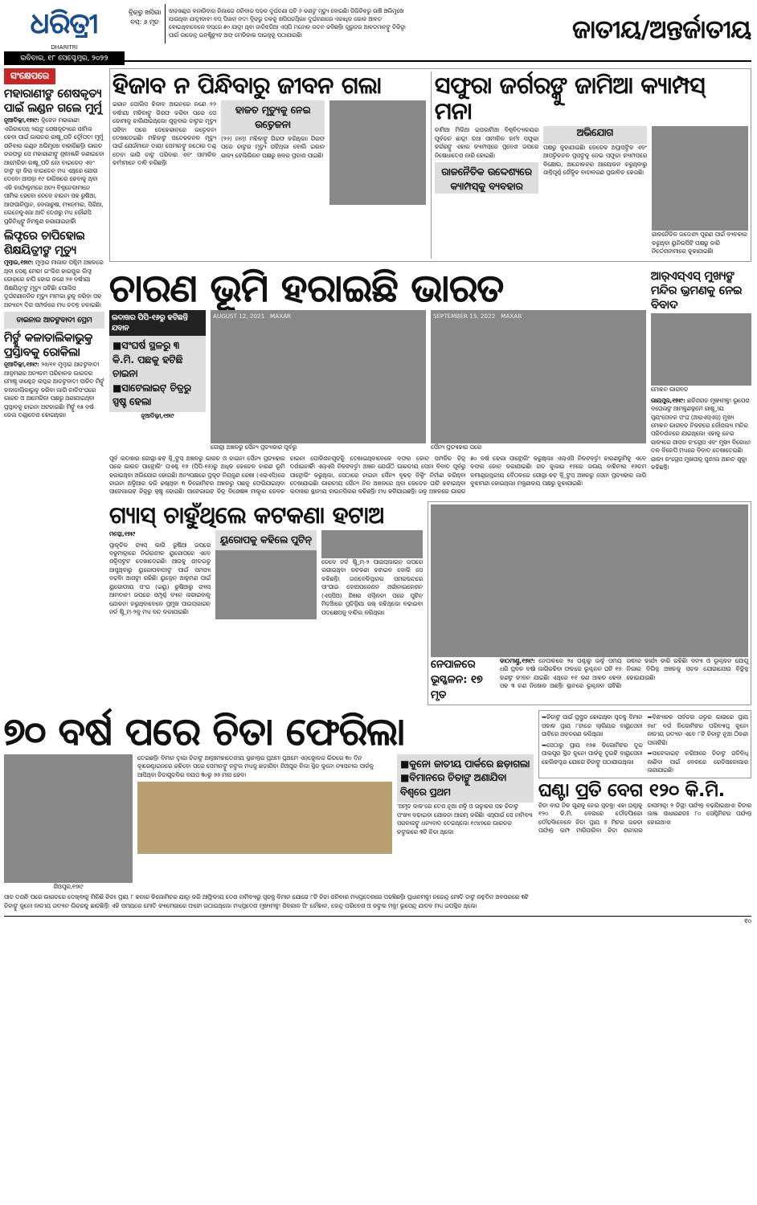ଧରିତ୍ରୀ
DHARITRI
ରବିବାର, ୧୮ ସେପ୍ଟେମ୍ବର, ୨୦୨୨
ବ୍ରିଜ୍‌ରୁ ଖସିଲା ବସ୍: ୬ ମୃତ
ଝାଡ଼ଖଣ୍ଡର ହଜାରିବାଗ୍ ଜିଲାରେ ଶନିବାର ସଡ଼କ ଦୁର୍ଘଟଣା ଘଟି ୬ ଜଣଙ୍କ ମୃତ୍ୟୁ ହୋଇଛି। ଗିରିଡିହରୁ ରାଞ୍ଚି ଅଭିମୁଖେ ଯାଉଥିବା ଯାତ୍ରୀବାହୀ ବସ୍ ସିୱାନ୍ ନଦୀ ବ୍ରିଜ୍‌ରୁ ତଳକୁ ଖସିପଡ଼ିଥିଲା। ଦୁର୍ଘଟଣାରେ ଏକାଧିକ ଲୋକ ଆହତ ହୋଇଥିବାବେଳେ ବସ୍‌ରେ ୫୦ ଯାତ୍ରୀ ଥିବା ଡାଡିଝରିଆ ଏସ୍‌ପି ମନୋଜ ରତନ କହିଛନ୍ତି। ଗୁରୁତର ଆହତମାନଙ୍କୁ ଚିକିତ୍ସା ପାଇଁ ରାଜେନ୍ଦ୍ର ଇନ୍‌ଷ୍ଟିଚ୍ୟୁଟ୍ ଅଫ୍ ମେଡିକାଲ ସାଇନ୍ସକୁ ପଠାଯାଇଛି।
ଜାତୀୟ/ଅନ୍ତର୍ଜାତୀୟ
ସଂକ୍ଷେପରେ
ମହାରାଣୀଙ୍କ ଶେଷକୃତ୍ୟ ପାଇଁ ଲଣ୍ଡନ ଗଲେ ମୁର୍ମୁ
ନୂଆଦିଲ୍ଲୀ,୧୭ା୯: ବ୍ରିଟେନ ମହାରାଣୀ ଏଲିଜାବେଥ୍ ୨ୟଙ୍କ ଶେଷକୃତ୍ୟରେ ସାମିଲ ହେବା ପାଇଁ ଭାରତର ରାଷ୍ଟ୍ରପତି ଦ୍ରୌପଦୀ ମୁର୍ମୁ ଶନିବାର ଲଣ୍ଡନ ଅଭିମୁଖେ ବାହାରିଛନ୍ତି। ଭାରତ ତରଫରୁ ସେ ମହାରାଣୀଙ୍କୁ ଶ୍ରଦ୍ଧାଞ୍ଜଳି ଜଣାଇବେ। ଆମେରିକା ରାଷ୍ଟ୍ରପତି ଜୋ ବାଇଡେନ୍ ଏବଂ ତାଙ୍କ ସ୍ତ୍ରୀ ଜିଲ୍ ବାଇଡେନ୍ ମଧ୍ୟ ଏଥିରେ ଯୋଗ ଦେବେ। ଆସନ୍ତା ୧୯ ତାରିଖରେ ହେବାକୁ ଥିବା ଏହି କାର୍ଯ୍ୟକ୍ରମରେ ଅନ୍ୟ ବିଶ୍ୱନେତାମାନେ ସାମିଲ ହେବେ। ତେବେ ଚାଇନା ସହ ରୁଷିଆ, ଆଫଗାନିସ୍ତାନ, ବେଲାରୁଷ, ମ୍ୟାନ୍‌ମାର, ସିରିଆ, ଭେନେଜୁଏଲା ଆଦି ଦେଶରୁ ମଧ୍ୟ କୌଣସି ପ୍ରତିନିଧିଙ୍କୁ ନିମନ୍ତ୍ରଣ କରାଯାଇନାହିଁ।
ଲିଫ୍ଟରେ ଚାପିହୋଇ ଶିକ୍ଷୟିତ୍ରୀଙ୍କ ମୃତ୍ୟୁ
ମୁମ୍ବାଇ,୧୭ା୯: ମୁମ୍ବାଇ ମାଲାଡ ପଶ୍ଚିମ ଅଞ୍ଚଳରେ ଥିବା ସେଣ୍ଟ ମେରୀ ଇଂଲିଶ ହାଇସ୍କୁଲ ଲିଫ୍ଟ ଡୋର୍‌ରେ ଚାପି ହୋଇ ଜଣେ ୨୬ ବର୍ଷୀୟା ଶିକ୍ଷୟିତ୍ରୀଙ୍କ ମୃତ୍ୟୁ ଘଟିଛି। ପୋଲିସ ଦୁର୍ଘଟଣାଜନିତ ମୃତ୍ୟୁ ମାମଲା ରୁଜୁ କରିବା ସହ ଅନ୍ୟାନ୍ୟ ଦିଗ ସମ୍ପର୍କରେ ମଧ୍ୟ ତଦନ୍ତ ଚଳାଇଛି।
ଚାଇନାର ଆତଙ୍କବାଦୀ ପ୍ରେମ
ମିର୍ଙ୍କୁ କଳାତାଲିକାଭୁକ୍ତ ପ୍ରସ୍ତାବକୁ ରୋକିଲା
ନୂଆଦିଲ୍ଲୀ,୧୭ା୯: ୨୬/୧୧ ମୁମ୍ବାଇ ଆତଙ୍କବାଦୀ ଆକ୍ରମଣର ଅନ୍ୟତମ ପରିଚାଳକ ଭାରତର ମୋଷ୍ଟ ୱାଣ୍ଟେଡ୍ ଲସ୍କର ଆତଙ୍କବାଦୀ ସାଜିଦ ମିର୍ଙ୍କୁ କଳାତାଲିକାଭୁକ୍ତ କରିବା ଲାଗି ଜାତିସଂଘରେ ଭାରତ ଓ ଆମେରିକା ପକ୍ଷରୁ ଅଣାଯାଇଥିବା ପ୍ରସ୍ତାବକୁ ଚାଇନା ଅଟକାଇଛି। ମିର୍ଙ୍କୁ ୧୫ ବର୍ଷ ଜେଲ ଦଣ୍ଡାଦେଶ ହୋଇଥିଲା।
ହିଜାବ ନ ପିନ୍ଧିବାରୁ ଜୀବନ ଗଲା
ଇରାନ ପୋଲିସ ହିଜାବ ଆଇନରେ ଜଣେ ୨୨ ବର୍ଷୀୟା ମହିଳାଙ୍କୁ ଗିରଫ କରିବା ପରେ ସେ କୋମାକୁ ଚାଲିଯାଇଥିଲେ। ଶୁକ୍ରବାର ତାଙ୍କର ମୃତ୍ୟୁ ଘଟିବା ପରେ ତେହେରାନ୍‌ରେ ଉତ୍ତେଜନା ଦେଖାଦେଇଛି। ମହିଳାଙ୍କ ସନ୍ଦେହଜନକ ମୃତ୍ୟୁ ପାଇଁ ଯେଉଁମାନେ ଦାୟୀ ସେମାନଙ୍କୁ କଠୋର ଦଣ୍ଡ ଦେବା ଲାଗି ତାଙ୍କ ପରିବାର ଏବଂ ସାମାଜିକ କର୍ମୀମାନେ ଦାବି କରିଛନ୍ତି।
ହାଜତ ମୃତ୍ୟୁକୁ ନେଇ ଉତ୍ତେଜନା
(୨୨) ନାମ୍ନୀ ମହିଳାଙ୍କୁ ଗିରଫ କରିଥିଲା। ଗିରଫ ପରେ ତାଙ୍କର ମୃତ୍ୟୁ ଘଟିଥିଲା ବୋଲି ଇରାନ ରାଜ୍ୟ ଟେଲିଭିଜନ ପକ୍ଷରୁ ଖବର ପ୍ରକାଶ ପାଇଛି।
ସଫୁରା ଜର୍ଗରଙ୍କୁ ଜାମିଆ କ୍ୟାମ୍ପସ୍ ମନା
ଜାମିଆ ମିଲିଆ ଇସଲାମିଆ ବିଶ୍ୱବିଦ୍ୟାଳୟର ପୂର୍ବତନ ଛାତ୍ରୀ ତଥା ସାମାଜିକ କର୍ମୀ ସଫୁରା ଜର୍ଗରଙ୍କୁ ଏହାର କ୍ୟାମ୍ପସ୍‌ରେ ପ୍ରବେଶ ଉପରେ ନିଷେଧାଦେଶ ଜାରି ହୋଇଛି।
ରାଜନୈତିକ ଉଦ୍ଦେଶ୍ୟରେ କ୍ୟାମ୍ପସ୍‌କୁ ବ୍ୟବହାର ଅଭିଯୋଗ
ପକ୍ଷରୁ କୁହାଯାଇଛି। କେତେକ ଅପ୍ରାସଙ୍ଗିକ ଏବଂ ଆପତ୍ତିଜନକ ପ୍ରସଙ୍ଗକୁ ନେଇ ସଫୁରା କ୍ୟାମ୍ପସରେ ବିକ୍ଷୋଭ, ଆନ୍ଦୋଳନର ଆୟୋଜନ କରୁଥିବାରୁ ଶାନ୍ତିପୂର୍ଣ୍ଣ ଶୈକ୍ଷିକ ବାତାବରଣ ପ୍ରଭାବିତ ହେଉଛି।
ରାଜନୈତିକ ଉଦ୍ଦେଶ୍ୟ ପୂରଣ ପାଇଁ ବ୍ୟବହାର କରୁଥିବା ୟୁନିଭର୍ସିଟି ପକ୍ଷରୁ ଜାରି ନିର୍ଦ୍ଦେଶନାମାରେ କୁହାଯାଇଛି।
ଚାରଣ ଭୂମି ହରାଇଛି ଭାରତ
ଲଦାଖର ପିପି-୧୬ରୁ ହଟିଛନ୍ତି ଯବାନ
■ସଂଘର୍ଷ ସ୍ଥଳରୁ ୩ କି.ମି. ପଛକୁ ହଟିଛି ଚାଇନା
■ସାଟେଲାଇଟ୍ ଚିତ୍ରରୁ ସ୍ପଷ୍ଟ ହେଲା
ନୂଆଦିଲ୍ଲୀ,୧୭ା୯
AUGUST 12, 2021 MAXAR
ଗୋଗ୍ରା ଅଞ୍ଚଳରୁ ସୈନ୍ୟ ପ୍ରତ୍ୟାହାର ପୂର୍ବରୁ
SEPTEMBER 15, 2022 MAXAR
ସୈନ୍ୟ ପ୍ରତ୍ୟାହାର ପରେ
ପୂର୍ବ ଲଦାଖର ଗୋଗ୍ରା-ହଟ୍ ସ୍ପ୍ରିଙ୍ଗସ୍ ଅଞ୍ଚଳରୁ ଭାରତ ଓ ଚାଇନା ସୈନ୍ୟ ପ୍ରତ୍ୟାହାର ପରେ ଭାରତ ପାଟ୍ରୋଲିଂ ପଏଣ୍ଟ ୧୬ (ପିପି-୧୬)ରୁ ଅଧିକ କେତେକ ଚାରଣ ଭୂମି ହରାଇଥିବା ଅଭିଯୋଗ ହୋଇଛି। ଅନ୍ୟପକ୍ଷରେ ପ୍ରକୃତ ନିୟନ୍ତ୍ରଣ ରେଖା (ଏଲ୍‌ଏସି)ରେ ଚାଇନା ଅକ୍ତିଆର କରି ରଖିଥିବା ୩ କିଲୋମିଟର ଅଞ୍ଚଳରୁ ପଛକୁ ଫେରିଯାଇଥିବା ସାଟେଲାଇଟ୍ ଚିତ୍ରରୁ ସ୍ପଷ୍ଟ ହୋଇଛି। ସାଟେଲାଇଟ୍ ଚିତ୍ର ବିଶେଷଜ୍ଞ ମାକ୍ସାର କେବଳ ଚାଇନା ପୋଜିଶନଗୁଡ଼ିକୁ ଦେଖାଇଥିବାବେଳେ ବଫର ଜୋନ୍ ସମ୍ପର୍କିତ ଚିତ୍ର ଦର୍ଶାଇନାହିଁ। ଏଲ୍‌ଏସି ନିକଟବର୍ତ୍ତୀ ଅଞ୍ଚଳ ଯେଉଁଠି ଭାରତୀୟ ସେନା ବିବାଦ ପୂର୍ବରୁ ପାଟ୍ରୋଲିଂ କରୁଥିଲା, ସେଠାରେ ଚାଇନା ସୈନ୍ୟ ବୃହତ୍ ବିଲ୍ଡିଂ ନିର୍ମାଣ କରିଥିବା ଦେଖାଯାଇଛି। ଭାରତୀୟ ସୈନ୍ୟ ନିଜ ଅଞ୍ଚଳରେ ଥିବା କେତେକ ଘାଟି ହଟାଇଥିବା ଲଦାଖର ସ୍ଥାନୀୟ କାଉନସିଲର କହିଛନ୍ତି। ମଧ୍ୟ ହଟିଯାଇଛନ୍ତି। ଉକ୍ତ ଅଞ୍ଚଳରେ ଭାରତ ୫୦ ବର୍ଷ ହେଲା ପାଟ୍ରୋଲିଂ କରୁଥିଲା। ଏଲ୍‌ଏସି ନିକଟବର୍ତ୍ତୀ ଚାରଣଭୂମିକୁ ଏବେ ବଫର ଜୋନ୍ କରାଯାଇଛି। ଗତ ଜୁଲାଇ ୧୭ରେ ଉଭୟ ବାହିନୀର ୧୬ତମ କମାଣ୍ଡରସ୍ତରୀୟ ବୈଠକରେ ଗୋଗ୍ରା-ହଟ୍ ସ୍ପ୍ରିଙ୍ଗସ୍ ଅଞ୍ଚଳରୁ ସେନା ପ୍ରତ୍ୟାହାର ଲାଗି ବୁଝାମଣା ହୋଇଥିଲା। ମନ୍ତ୍ରଣାଳୟ ପକ୍ଷରୁ କୁହାଯାଇଛି।
ଆର୍‌ଏସ୍‌ଏସ୍ ମୁଖ୍ୟଙ୍କ ମନ୍ଦିର ଭ୍ରମଣକୁ ନେଇ ବିବାଦ
ମୋହନ ଭାଗବତ
ରାୟପୁର,୧୭ା୯: ଛତିଶଗଡ଼ ମୁଖ୍ୟମନ୍ତ୍ରୀ ଭୂପେଶ ବଘେଲଙ୍କ ଆମନ୍ତ୍ରଣକ୍ରମେ ରାଷ୍ଟ୍ରୀୟ ସ୍ୱୟଂସେବକ ସଂଘ (ଆର୍‌ଏସ୍‌ଏସ୍) ମୁଖ୍ୟ ମୋହନ ଭାଗବତ ନିକଟରେ କୌଶଲ୍ୟା ମନ୍ଦିର ପରିଦର୍ଶନରେ ଯାଇଥିଲେ। ଏହାକୁ ନେଇ ରାଜ୍ୟରେ ଶାସକ କଂଗ୍ରେସ ଏବଂ ମୁଖ୍ୟ ବିରୋଧୀ ଦଳ ବିଜେପି ମଧ୍ୟରେ ବିବାଦ ଦେଖାଦେଇଛି। ରାଜ୍ୟ କଂଗ୍ରେସ ମୁଖପାତ୍ର ସୁଶୀଲ ଆନନ୍ଦ ଶୁକ୍ଲା କହିଛନ୍ତି।
ଗ୍ୟାସ୍ ଚାହୁଁଥିଲେ କଟକଣା ହଟାଅ
ମସ୍କୋ,୧୭ା୯
ପ୍ରାକୃତିକ ଗ୍ୟାସ୍ ଲାଗି ରୁଷିଆ ଉପରେ ବହୁମାତ୍ରାରେ ନିର୍ଭରଶୀଳ ୟୁରୋପରେ ଏବେ ଶକ୍ତିସଙ୍କଟ ଦେଖାଦେଇଛି। ଆଗକୁ ଶୀତଋତୁ ଆସୁଥିବାରୁ ୟୁରୋପବାସୀଙ୍କ ପାଇଁ ସମସ୍ୟା ବଢ଼ିବା ଆଶଙ୍କା ରହିଛି। ୟୁକ୍ରେନ୍ ଆକ୍ରମଣ ପାଇଁ ୟୁରୋପୀୟ ସଂଘ (ଇୟୁ) ରୁଷିଆରୁ ଗ୍ୟାସ୍ ଆମଦାନୀ ଉପରେ ସମ୍ପୂର୍ଣ୍ଣ ବ୍ୟାନ୍ ଲଗାଇବାକୁ ଯୋଜନା କରୁଥିବାବେଳେ ପ୍ରମୁଖ ପାଇପ୍‌ଲାଇନ୍ ନର୍ଡ ଷ୍ଟ୍ରିମ୍-୨କୁ ମଧ୍ୟ ବନ୍ଦ କରାଯାଇଛି।
ୟୁରୋପକୁ କହିଲେ ପୁଟିନ୍
ତେବେ ନର୍ଡ ଷ୍ଟ୍ରିମ୍-୨ ପାଇପ୍‌ଲାଇନ୍ ଉପରେ ଲଗାଇଥିବା କଟକଣା ହଟାଇବ ବୋଲି ସେ କହିଛନ୍ତି। ଉଜବେକିସ୍ତାନର ସମରକନ୍ଦରେ ସାଂଘାଇ କୋଅପରେଶନ ଅର୍ଗାନାଇଜେଶନ (ଏସ୍‌ସିଓ) ଶିଖର ସମ୍ମିଳନୀ ପରେ ପୁଟିନ୍ ମିଡ଼ିଆରେ ପ୍ରତିକ୍ରିୟା ରଖି କହିଥିଲେ। ବଢ଼ାଇବା ପଦକ୍ଷେପକୁ ବାତିଲ କରିଥିଲା।
ନେପାଳରେ ଭୂସ୍ଖଳନ: ୧୭ ମୃତ
କାଠମାଣ୍ଡୁ,୧୭ା୯: ନେପାଳରେ ୨୪ ଘଣ୍ଟାରୁ ଊର୍ଦ୍ଧ୍ୱ ସମୟ ଧରି ପ୍ରବଳ ବର୍ଷା ଲାଗିରହିବା ଫଳରେ ଭୂସ୍ଖଳନ ଘଟି ୧୭ ଜଣଙ୍କ ଜୀବନ ଯାଇଛି। ଏଥିରେ ୧୧ ଜଣ ଆହତ ହେବା ସହ ୩ ଜଣ ନିଖୋଜ ଅଛନ୍ତି। ସ୍ଥାନରେ ଭୂସ୍ଖଳନ ଘଟିଛି। ଉଦ୍ଧାର କାର୍ଯ୍ୟ ଜାରି ରହିଛି। ବନ୍ୟା ଓ ଭୂସ୍ଖଳନ ଯୋଗୁ ଜିଲାର ବିଭିନ୍ନ ଅଞ୍ଚଳକୁ ସଡ଼କ ଯୋଗାଯୋଗ ବିଚ୍ଛିନ୍ନ ହୋଇଯାଇଛି।
୭୦ ବର୍ଷ ପରେ ଚିତା ଫେରିଲା
ଶିଓପୁର,୧୭ା୯ ଦେଇଛନ୍ତି। ବିମାନ ଦ୍ୱାରା ଚିତାଙ୍କ ଆନ୍ତଃମହାଦେଶୀୟ ସ୍ଥାନାନ୍ତର ପ୍ରଥମ। ପ୍ରଥମେ ଏନ୍‌କ୍ଲୋଜର ଭିତରେ ୩୦ ଦିନ କ୍ୱାରେଣ୍ଟାଇନରେ ରହିବେ। ପରେ ସେମାନଙ୍କୁ ଜଙ୍ଗଲ ମଧ୍ୟକୁ ଛଡ଼ାଯିବ। ଶିଓପୁର ଜିଲା ସ୍ଥିତ କୁନୋ ନ୍ୟାସନାଲ ପାର୍କକୁ ଆସିଥିବା ଚିତାଗୁଡ଼ିକର ବୟସ ୩୦ରୁ ୬୬ ମାସ ହେବ।
■କୁନୋ ଜାତୀୟ ପାର୍କରେ ଛଡ଼ାଗଲା
■ବିମାନରେ ଚିତାଙ୍କୁ ଅଣାଯିବା ବିଶ୍ୱରେ ପ୍ରଥମ
'ଅମୃତ କାଳ'ରେ ଦେଶ ନୂଆ ଶକ୍ତି ଓ ଉତ୍ସାହର ସହ ଚିତାଙ୍କ ସଂଖ୍ୟା ବଢ଼ାଇବା ଯୋଜନା ଆରମ୍ଭ କରିଛି। ଏଥିପାଇଁ ସେ ନାମିବ୍ୟା ସରକାରଙ୍କୁ ଧନ୍ୟବାଦ ଦେଇଥିଲେ। ୧୯୪୭ରେ ଭାରତର ଜଙ୍ଗଲରେ ୩ଟି ଚିତା ଥିଲେ।
ସାତ ଦଶନ୍ଧି ପରେ ଭାରତରେ ଦେଖିବାକୁ ମିଳିଛି ଚିତା। ପ୍ରାୟ ୮ ହଜାର କିଲୋମିଟର ଯାତ୍ରା କରି ଆଫ୍ରିକୀୟ ଦେଶ ନାମିବ୍ୟାରୁ ସ୍ୱତନ୍ତ୍ର ବିମାନ ଯୋଗେ ୮ଟି ଚିତା ଶନିବାର ମଧ୍ୟପ୍ରଦେଶରେ ପହଞ୍ଚିଛନ୍ତି। ପ୍ରଧାନମନ୍ତ୍ରୀ ନରେନ୍ଦ୍ର ମୋଦି ତାଙ୍କ ଜନ୍ମଦିନ ଅବସରରେ ୩ଟି ଚିତାଙ୍କୁ କୁନୋ ଜାତୀୟ ଉଦ୍ୟାନ ଭିତରକୁ ଛାଡ଼ିଛନ୍ତି। ଏହି ସମୟରେ ମୋଦି କ୍ୟାମେରାରେ ଫଟୋ ଉଠାଇଥିଲେ। ମଧ୍ୟପ୍ରଦେଶ ମୁଖ୍ୟମନ୍ତ୍ରୀ ଶିବରାଜ ସିଂ ଚୌହାନ, କେନ୍ଦ୍ର ପରିବେଶ ଓ ଜଙ୍ଗଲ ମନ୍ତ୍ରୀ ଭୂପେନ୍ଦ୍ର ଯାଦବ ମଧ୍ୟ ଉପସ୍ଥିତ ଥିଲେ।
➥ଚିତାଙ୍କ ପାଇଁ ପ୍ରସ୍ତୁତ ହୋଇଥିବା ସ୍ୱତନ୍ତ୍ର ବିମାନ ସକାଳ ପ୍ରାୟ ୮ଟାରେ ଗ୍ୱାଲିୟର ବାୟୁସେନା ଘାଟିରେ ଅବତରଣ କରିଥିଲା।
➥ସେଠାରୁ ପ୍ରାୟ ୧୬୫ କିଲୋମିଟର ଦୂର ପାଲପୁର ସ୍ଥିତ କୁନୋ ପାର୍କକୁ ଦୁଇଟି ବାୟୁସେନା ହେଲିକପ୍ଟର ଯୋଗେ ଚିତାଙ୍କୁ ପଠାଯାଇଥିଲା।
➥ବିନ୍ଧ୍ୟାଚଳ ପର୍ବତର ଉତ୍ତର ଭାଗରେ ପ୍ରାୟ ୭୪୮ ବର୍ଗ କିଲୋମିଟର ପରିବ୍ୟାପ୍ତ କୁନୋ ଜାତୀୟ ଉଦ୍ୟାନ ଏବେ ୮ଟି ଚିତାଙ୍କ ନୂଆ ଠିକଣା ପାଲଟିଛି।
➥ସାଟେଲାଇଟ୍ ଜରିଆରେ ଚିତାଙ୍କ ଗତିବିଧି ଜାଣିବା ପାଇଁ ବେକରେ ରେଡିଓକୋଲାର ଲଗାଯାଇଛି।
ଘଣ୍ଟା ପ୍ରତି ବେଗ ୧୨୦ କି.ମି.
ଚିତା ବାଘ ନିଜ ଗୁଣକୁ ନେଇ ସ୍ୱତନ୍ତ୍ର। ଏହା ଘଣ୍ଟାକୁ ୧୨୦ କି.ମି. ବେଗରେ ଦୌଡ଼ିପାରେ। ଦୌଡ଼ିବାବେଳେ ଚିତା ପ୍ରାୟ ୭ ମିଟର ଉଚ୍ଚତା ପର୍ଯ୍ୟନ୍ତ ଲମ୍ଫ ମାରିପାରିବ। ଚିତା ଶରୀରର ତାପମାତ୍ରା ୨ ଡିଗ୍ରୀ ପର୍ଯ୍ୟନ୍ତ ବଢ଼ିଯାଇଥାଏ। ଚିତାର ଲାଞ୍ଜ ସାଧାରଣତଃ ୮୦ ସେଣ୍ଟିମିଟର ପର୍ଯ୍ୟନ୍ତ ହୋଇଥାଏ।
୧୦